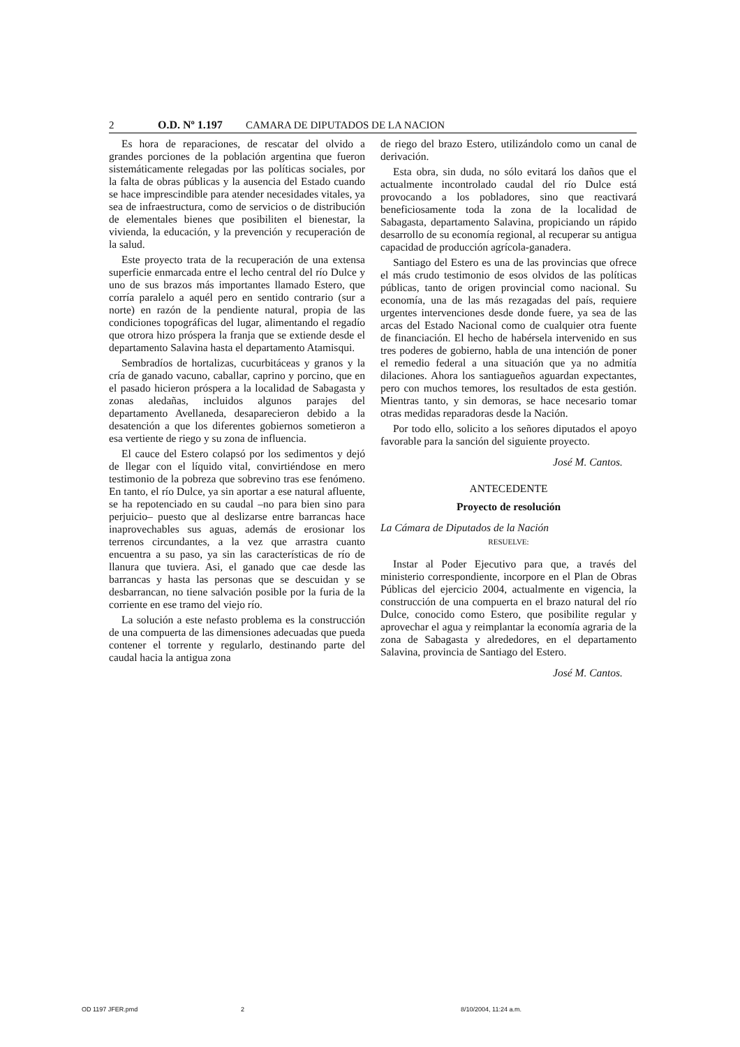2 O.D. Nº 1.197 CAMARA DE DIPUTADOS DE LA NACION
Es hora de reparaciones, de rescatar del olvido a grandes porciones de la población argentina que fueron sistemáticamente relegadas por las políticas sociales, por la falta de obras públicas y la ausencia del Estado cuando se hace imprescindible para atender necesidades vitales, ya sea de infraestructura, como de servicios o de distribución de elementales bienes que posibiliten el bienestar, la vivienda, la educación, y la prevención y recuperación de la salud.
Este proyecto trata de la recuperación de una extensa superficie enmarcada entre el lecho central del río Dulce y uno de sus brazos más importantes llamado Estero, que corría paralelo a aquél pero en sentido contrario (sur a norte) en razón de la pendiente natural, propia de las condiciones topográficas del lugar, alimentando el regadío que otrora hizo próspera la franja que se extiende desde el departamento Salavina hasta el departamento Atamisqui.
Sembradíos de hortalizas, cucurbitáceas y granos y la cría de ganado vacuno, caballar, caprino y porcino, que en el pasado hicieron próspera a la localidad de Sabagasta y zonas aledañas, incluidos algunos parajes del departamento Avellaneda, desaparecieron debido a la desatención a que los diferentes gobiernos sometieron a esa vertiente de riego y su zona de influencia.
El cauce del Estero colapsó por los sedimentos y dejó de llegar con el líquido vital, convirtiéndose en mero testimonio de la pobreza que sobrevino tras ese fenómeno. En tanto, el río Dulce, ya sin aportar a ese natural afluente, se ha repotenciado en su caudal –no para bien sino para perjuicio– puesto que al deslizarse entre barrancas hace inaprovechables sus aguas, además de erosionar los terrenos circundantes, a la vez que arrastra cuanto encuentra a su paso, ya sin las características de río de llanura que tuviera. Asi, el ganado que cae desde las barrancas y hasta las personas que se descuidan y se desbarrancan, no tiene salvación posible por la furia de la corriente en ese tramo del viejo río.
La solución a este nefasto problema es la construcción de una compuerta de las dimensiones adecuadas que pueda contener el torrente y regularlo, destinando parte del caudal hacia la antigua zona
de riego del brazo Estero, utilizándolo como un canal de derivación.
Esta obra, sin duda, no sólo evitará los daños que el actualmente incontrolado caudal del río Dulce está provocando a los pobladores, sino que reactivará beneficiosamente toda la zona de la localidad de Sabagasta, departamento Salavina, propiciando un rápido desarrollo de su economía regional, al recuperar su antigua capacidad de producción agrícola-ganadera.
Santiago del Estero es una de las provincias que ofrece el más crudo testimonio de esos olvidos de las políticas públicas, tanto de origen provincial como nacional. Su economía, una de las más rezagadas del país, requiere urgentes intervenciones desde donde fuere, ya sea de las arcas del Estado Nacional como de cualquier otra fuente de financiación. El hecho de habérsela intervenido en sus tres poderes de gobierno, habla de una intención de poner el remedio federal a una situación que ya no admitía dilaciones. Ahora los santiagueños aguardan expectantes, pero con muchos temores, los resultados de esta gestión. Mientras tanto, y sin demoras, se hace necesario tomar otras medidas reparadoras desde la Nación.
Por todo ello, solicito a los señores diputados el apoyo favorable para la sanción del siguiente proyecto.
José M. Cantos.
ANTECEDENTE
Proyecto de resolución
La Cámara de Diputados de la Nación
RESUELVE:
Instar al Poder Ejecutivo para que, a través del ministerio correspondiente, incorpore en el Plan de Obras Públicas del ejercicio 2004, actualmente en vigencia, la construcción de una compuerta en el brazo natural del río Dulce, conocido como Estero, que posibilite regular y aprovechar el agua y reimplantar la economía agraria de la zona de Sabagasta y alrededores, en el departamento Salavina, provincia de Santiago del Estero.
José M. Cantos.
OD 1197 JFER.pmd 2 8/10/2004, 11:24 a.m.